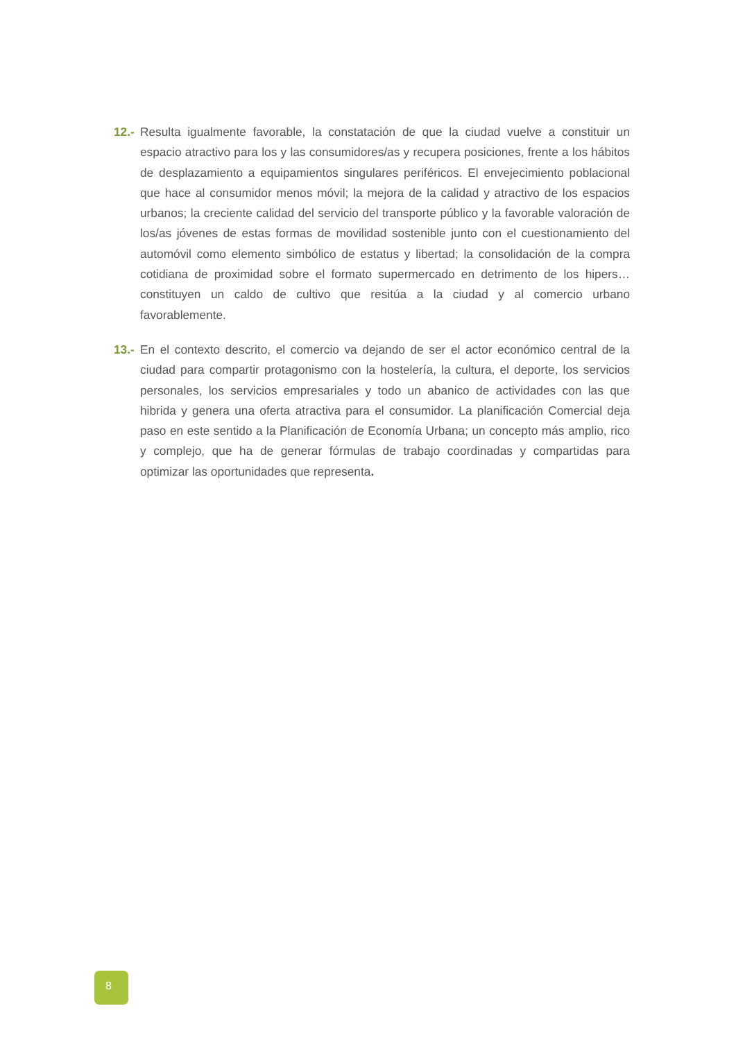12.- Resulta igualmente favorable, la constatación de que la ciudad vuelve a constituir un espacio atractivo para los y las consumidores/as y recupera posiciones, frente a los hábitos de desplazamiento a equipamientos singulares periféricos. El envejecimiento poblacional que hace al consumidor menos móvil; la mejora de la calidad y atractivo de los espacios urbanos; la creciente calidad del servicio del transporte público y la favorable valoración de los/as jóvenes de estas formas de movilidad sostenible junto con el cuestionamiento del automóvil como elemento simbólico de estatus y libertad; la consolidación de la compra cotidiana de proximidad sobre el formato supermercado en detrimento de los hipers…constituyen un caldo de cultivo que resitúa a la ciudad y al comercio urbano favorablemente.
13.- En el contexto descrito, el comercio va dejando de ser el actor económico central de la ciudad para compartir protagonismo con la hostelería, la cultura, el deporte, los servicios personales, los servicios empresariales y todo un abanico de actividades con las que hibrida y genera una oferta atractiva para el consumidor. La planificación Comercial deja paso en este sentido a la Planificación de Economía Urbana; un concepto más amplio, rico y complejo, que ha de generar fórmulas de trabajo coordinadas y compartidas para optimizar las oportunidades que representa.
8